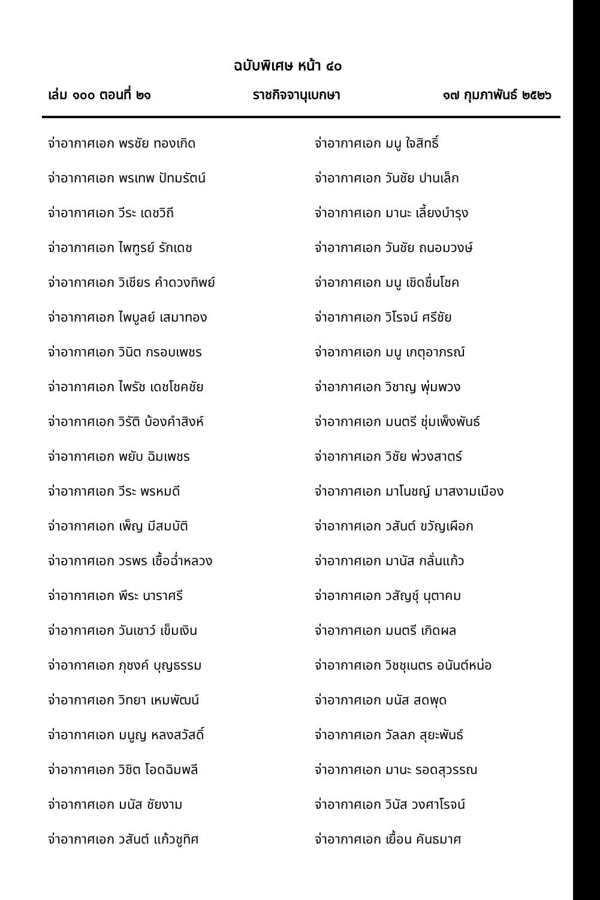ฉบับพิเศษ หน้า ๔๐
เล่ม ๑๐๐ ตอนที่ ๒๑ ราชกิจจานุเบกษา ๑๗ กุมภาพันธ์ ๒๕๒๖
จ่าอากาศเอก พรชัย ทองเกิด
จ่าอากาศเอก มนู ใจสิทธิ์
จ่าอากาศเอก พรเทพ ปัทมรัตน์
จ่าอากาศเอก วันชัย ปานเล็ก
จ่าอากาศเอก วีระ เดชวิถี
จ่าอากาศเอก มานะ เลี้ยงบำรุง
จ่าอากาศเอก ไพฑูรย์ รักเดช
จ่าอากาศเอก วันชัย ถนอมวงษ์
จ่าอากาศเอก วิเชียร คำดวงทิพย์
จ่าอากาศเอก มนู เชิดชื่นโชค
จ่าอากาศเอก ไพบูลย์ เสมาทอง
จ่าอากาศเอก วิโรจน์ ศรีชัย
จ่าอากาศเอก วินิต กรอบเพชร
จ่าอากาศเอก มนู เกตุอาภรณ์
จ่าอากาศเอก ไพรัช เดชโชคชัย
จ่าอากาศเอก วิชาญ พุ่มพวง
จ่าอากาศเอก วิรัติ บ้องคำสิงห์
จ่าอากาศเอก มนตรี ชุ่มเพ็งพันธ์
จ่าอากาศเอก พยับ ฉิมเพชร
จ่าอากาศเอก วิชัย พ่วงสาตร์
จ่าอากาศเอก วีระ พรหมดี
จ่าอากาศเอก มาโนชญ์ มาสงามเมือง
จ่าอากาศเอก เพ็ญ มีสมบัติ
จ่าอากาศเอก วสันต์ ขวัญเผือก
จ่าอากาศเอก วรพร เชื้อฉ่ำหลวง
จ่าอากาศเอก มานัส กลั่นแก้ว
จ่าอากาศเอก พีระ นาราศรี
จ่าอากาศเอก วสัญชุ์ นุตาคม
จ่าอากาศเอก วันเชาว์ เข็มเงิน
จ่าอากาศเอก มนตรี เกิดผล
จ่าอากาศเอก ภุชงค์ บุญธรรม
จ่าอากาศเอก วิชชุเนตร อนันต์หน่อ
จ่าอากาศเอก วิทยา เหมพัฒน์
จ่าอากาศเอก มนัส สดพุด
จ่าอากาศเอก มนูญ หลงสวัสดิ์
จ่าอากาศเอก วัลลภ สุยะพันธ์
จ่าอากาศเอก วิชิต โอดฉิมพลี
จ่าอากาศเอก มานะ รอดสุวรรณ
จ่าอากาศเอก มนัส ชัยงาม
จ่าอากาศเอก วินัส วงศาโรจน์
จ่าอากาศเอก วสันต์ แก้วชูทิศ
จ่าอากาศเอก เยื้อน คันธมาศ